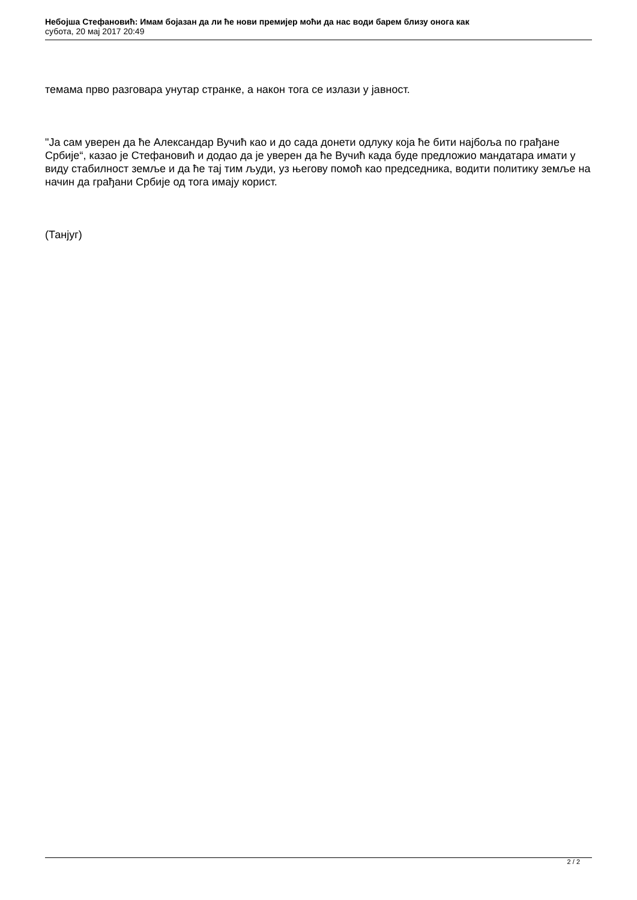Небојша Стефановић: Имам бојазан да ли ће нови премијер моћи да нас води барем близу онога как
субота, 20 мај 2017 20:49
темама прво разговара унутар странке, а након тога се излази у јавност.
"Ја сам уверен да ће Александар Вучић као и до сада донети одлуку која ће бити најбоља по грађане Србије“, казао је Стефановић и додао да је уверен да ће Вучић када буде предложио мандатара имати у виду стабилност земље и да ће тај тим људи, уз његову помоћ као председника, водити политику земље на начин да грађани Србије од тога имају корист.
(Танјуг)
2 / 2